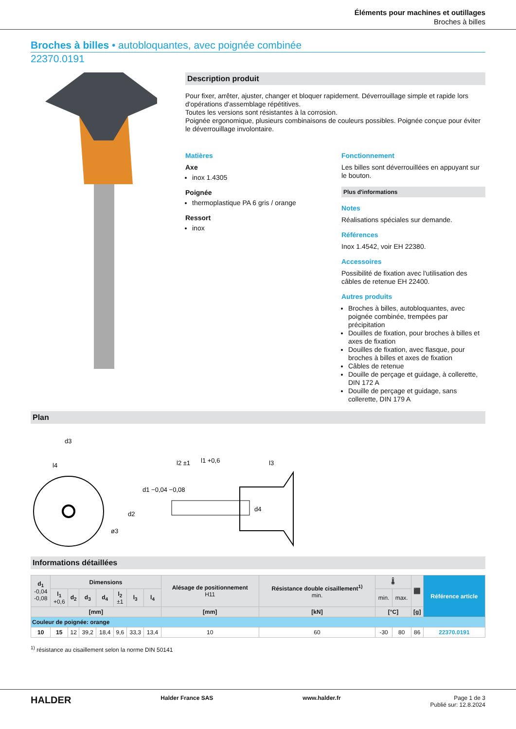Éléments pour machines et outillages
Broches à billes
Broches à billes • autobloquantes, avec poignée combinée
22370.0191
Description produit
Pour fixer, arrêter, ajuster, changer et bloquer rapidement. Déverrouillage simple et rapide lors d'opérations d'assemblage répétitives.
Toutes les versions sont résistantes à la corrosion.
Poignée ergonomique, plusieurs combinaisons de couleurs possibles. Poignée conçue pour éviter le déverrouillage involontaire.
Matières
Axe
inox 1.4305
Poignée
thermoplastique PA 6 gris / orange
Ressort
inox
Fonctionnement
Les billes sont déverrouillées en appuyant sur le bouton.
Plus d'informations
Notes
Réalisations spéciales sur demande.
Références
Inox 1.4542, voir EH 22380.
Accessoires
Possibilité de fixation avec l'utilisation des câbles de retenue EH 22400.
Autres produits
Broches à billes, autobloquantes, avec poignée combinée, trempées par précipitation
Douilles de fixation, pour broches à billes et axes de fixation
Douilles de fixation, avec flasque, pour broches à billes et axes de fixation
Câbles de retenue
Douille de perçage et guidage, à collerette, DIN 172 A
Douille de perçage et guidage, sans collerette, DIN 179 A
Plan
d3
l4
l2 ±1
l1 +0,6
l3
d2
d1 −0,04 −0,08
d4
ø3
Informations détaillées
| d<sub>1</sub> -0,04 -0,08 | Dimensions | | | | | | | Alésage de positionnement H11 | Résistance double cisaillement<sup>1)</sup> min. | 🌡 | | ⬛ | Référence article |
| --- | --- | --- | --- | --- | --- | --- | --- | --- | --- | --- | --- | --- | --- |
| | l<sub>1</sub> +0,6 | d<sub>2</sub> | d<sub>3</sub> | d<sub>4</sub> | l<sub>2</sub> ±1 | l<sub>3</sub> | l<sub>4</sub> | | | min. | max. | | |
| [mm] | | | | | | | | [mm] | [kN] | [°C] | | [g] | |
| Couleur de poignée: orange | | | | | | | | | | | | | |
| 10 | 15 | 12 | 39,2 | 18,4 | 9,6 | 33,3 | 13,4 | 10 | 60 | -30 | 80 | 86 | 22370.0191 |
<sup>1)</sup> résistance au cisaillement selon la norme DIN 50141
HALDER Halder France SAS www.halder.fr Page 1 de 3
Publié sur: 12.8.2024